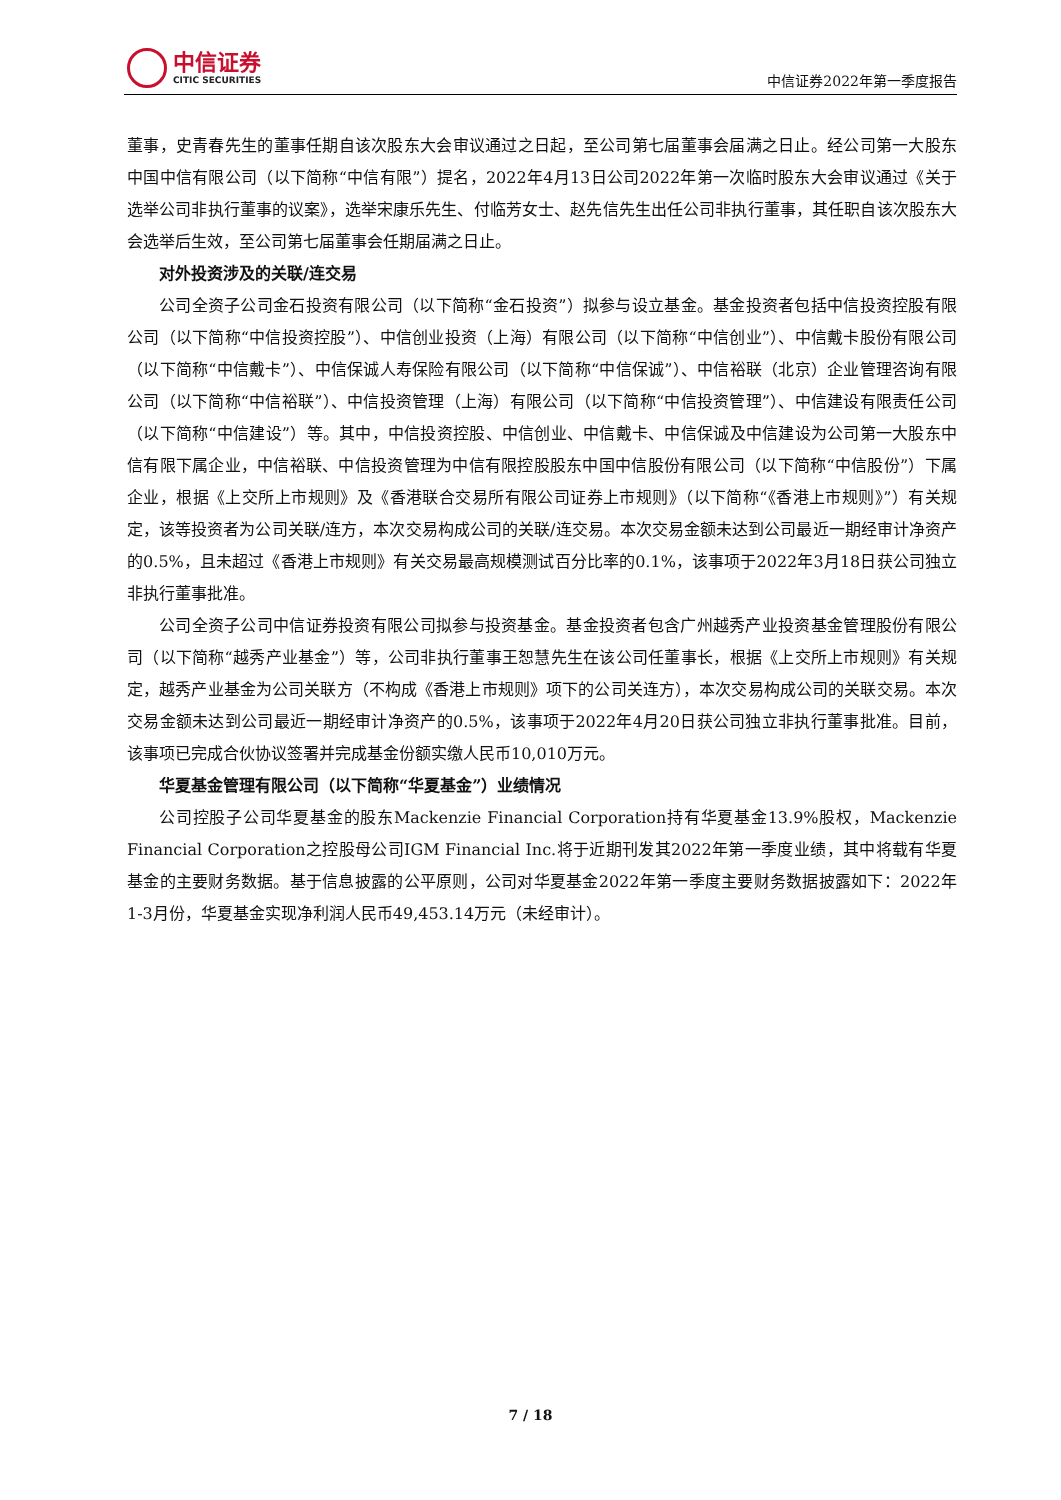中信证券
CITIC SECURITIES
中信证券2022年第一季度报告
董事，史青春先生的董事任期自该次股东大会审议通过之日起，至公司第七届董事会届满之日止。经公司第一大股东中国中信有限公司（以下简称“中信有限”）提名，2022年4月13日公司2022年第一次临时股东大会审议通过《关于选举公司非执行董事的议案》，选举宋康乐先生、付临芳女士、赵先信先生出任公司非执行董事，其任职自该次股东大会选举后生效，至公司第七届董事会任期届满之日止。
对外投资涉及的关联/连交易
公司全资子公司金石投资有限公司（以下简称“金石投资”）拟参与设立基金。基金投资者包括中信投资控股有限公司（以下简称“中信投资控股”）、中信创业投资（上海）有限公司（以下简称“中信创业”）、中信戴卡股份有限公司（以下简称“中信戴卡”）、中信保诚人寿保险有限公司（以下简称“中信保诚”）、中信裕联（北京）企业管理咨询有限公司（以下简称“中信裕联”）、中信投资管理（上海）有限公司（以下简称“中信投资管理”）、中信建设有限责任公司（以下简称“中信建设”）等。其中，中信投资控股、中信创业、中信戴卡、中信保诚及中信建设为公司第一大股东中信有限下属企业，中信裕联、中信投资管理为中信有限控股股东中国中信股份有限公司（以下简称“中信股份”）下属企业，根据《上交所上市规则》及《香港联合交易所有限公司证券上市规则》（以下简称“《香港上市规则》”）有关规定，该等投资者为公司关联/连方，本次交易构成公司的关联/连交易。本次交易金额未达到公司最近一期经审计净资产的0.5%，且未超过《香港上市规则》有关交易最高规模测试百分比率的0.1%，该事项于2022年3月18日获公司独立非执行董事批准。
公司全资子公司中信证券投资有限公司拟参与投资基金。基金投资者包含广州越秀产业投资基金管理股份有限公司（以下简称“越秀产业基金”）等，公司非执行董事王恕慧先生在该公司任董事长，根据《上交所上市规则》有关规定，越秀产业基金为公司关联方（不构成《香港上市规则》项下的公司关连方），本次交易构成公司的关联交易。本次交易金额未达到公司最近一期经审计净资产的0.5%，该事项于2022年4月20日获公司独立非执行董事批准。目前，该事项已完成合伙协议签署并完成基金份额实缴人民币10,010万元。
华夏基金管理有限公司（以下简称“华夏基金”）业绩情况
公司控股子公司华夏基金的股东Mackenzie Financial Corporation持有华夏基金13.9%股权，Mackenzie Financial Corporation之控股母公司IGM Financial Inc.将于近期刊发其2022年第一季度业绩，其中将载有华夏基金的主要财务数据。基于信息披露的公平原则，公司对华夏基金2022年第一季度主要财务数据披露如下：2022年1-3月份，华夏基金实现净利润人民币49,453.14万元（未经审计）。
7 / 18